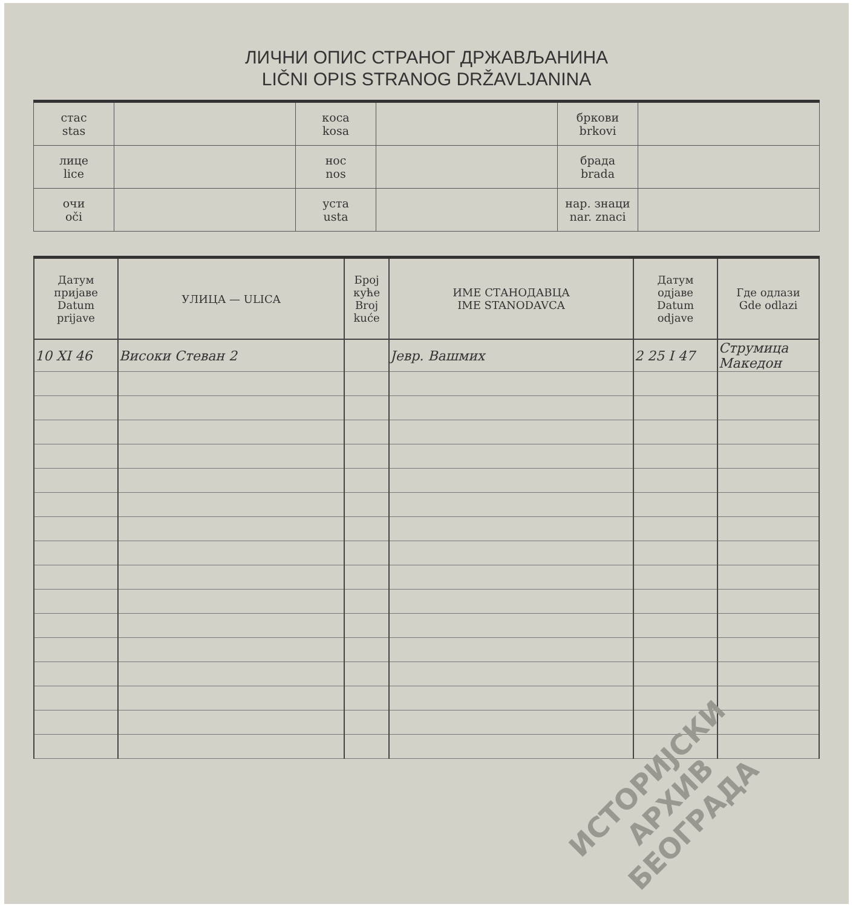ЛИЧНИ ОПИС СТРАНОГ ДРЖАВЉАНИНА
LIČNI OPIS STRANOG DRŽAVLJANINA
| стас stas | | коса kosa | | бркови brkovi | |
| лице lice | | нос nos | | брада brada | |
| очи oči | | уста usta | | нар. знаци nar. znaci | |
| Датум пријаве Datum prijave | УЛИЦА — ULICA | Број куће Broj kuće | ИМЕ СТАНОДАВЦА IME STANODAVCA | Датум одјаве Datum odjave | Где одлази Gde odlazi |
| --- | --- | --- | --- | --- | --- |
| 10 XI 46 | Високи Стеван 2 | | Јевр. Вашмих | 2 25 I 47 | Струмица Македон |
ИСТОРИЈСКИ
АРХИВ
БЕОГРАДА